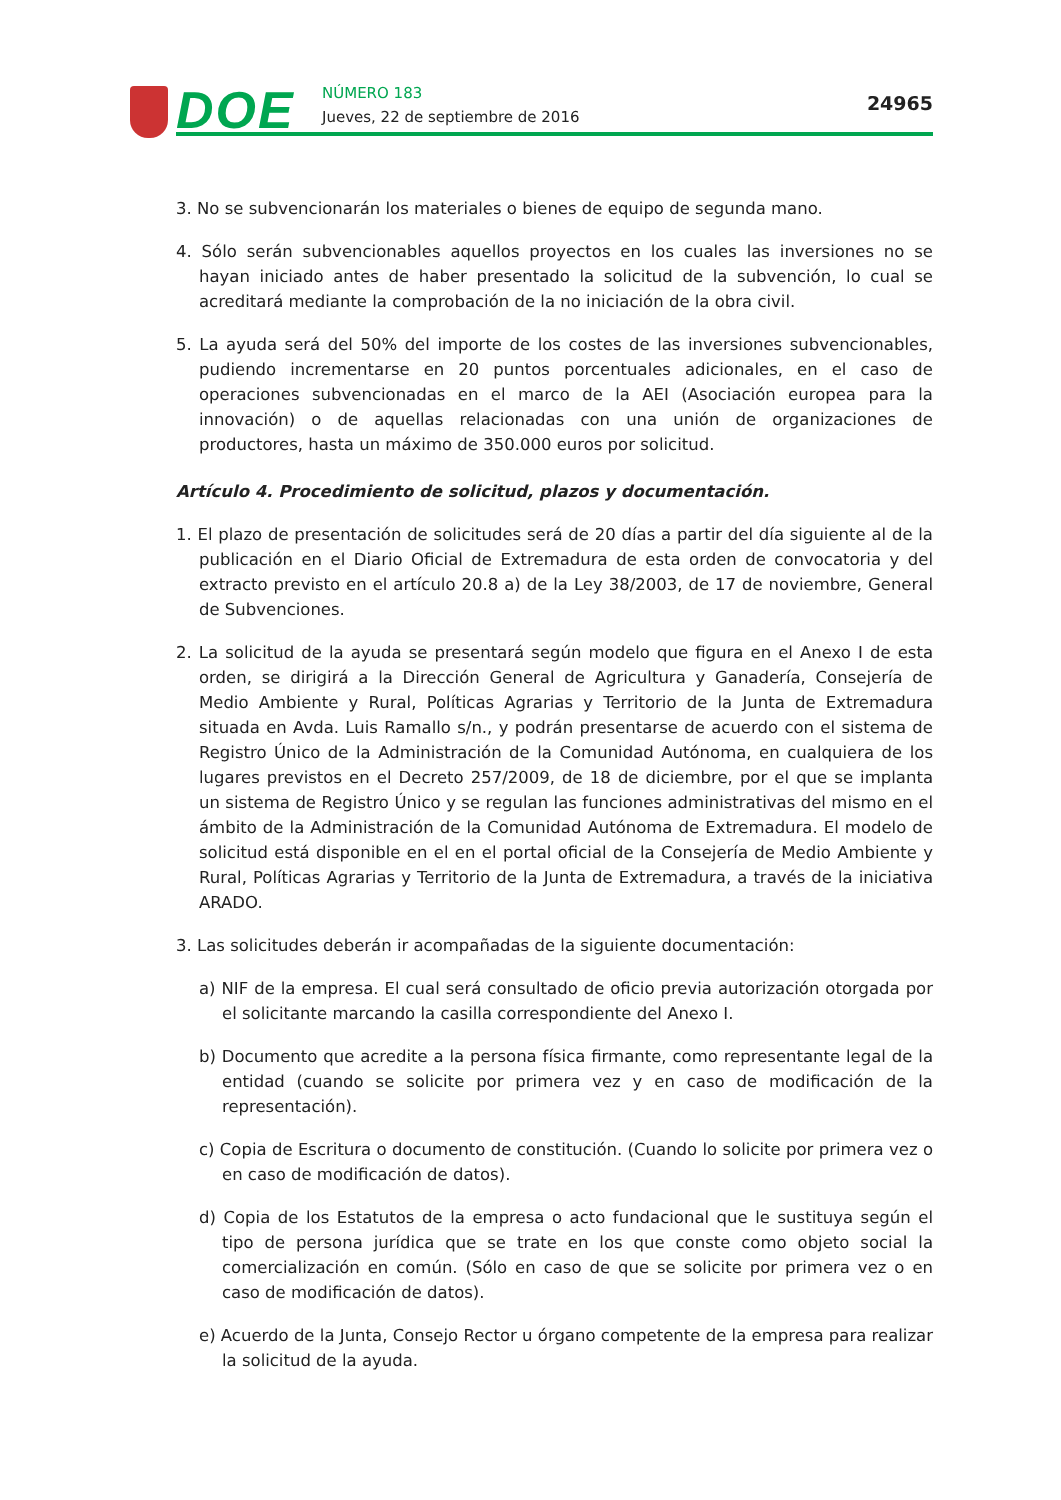DOE NÚMERO 183
Jueves, 22 de septiembre de 2016
24965
3. No se subvencionarán los materiales o bienes de equipo de segunda mano.
4. Sólo serán subvencionables aquellos proyectos en los cuales las inversiones no se hayan iniciado antes de haber presentado la solicitud de la subvención, lo cual se acreditará mediante la comprobación de la no iniciación de la obra civil.
5. La ayuda será del 50% del importe de los costes de las inversiones subvencionables, pudiendo incrementarse en 20 puntos porcentuales adicionales, en el caso de operaciones subvencionadas en el marco de la AEI (Asociación europea para la innovación) o de aquellas relacionadas con una unión de organizaciones de productores, hasta un máximo de 350.000 euros por solicitud.
Artículo 4. Procedimiento de solicitud, plazos y documentación.
1. El plazo de presentación de solicitudes será de 20 días a partir del día siguiente al de la publicación en el Diario Oficial de Extremadura de esta orden de convocatoria y del extracto previsto en el artículo 20.8 a) de la Ley 38/2003, de 17 de noviembre, General de Subvenciones.
2. La solicitud de la ayuda se presentará según modelo que figura en el Anexo I de esta orden, se dirigirá a la Dirección General de Agricultura y Ganadería, Consejería de Medio Ambiente y Rural, Políticas Agrarias y Territorio de la Junta de Extremadura situada en Avda. Luis Ramallo s/n., y podrán presentarse de acuerdo con el sistema de Registro Único de la Administración de la Comunidad Autónoma, en cualquiera de los lugares previstos en el Decreto 257/2009, de 18 de diciembre, por el que se implanta un sistema de Registro Único y se regulan las funciones administrativas del mismo en el ámbito de la Administración de la Comunidad Autónoma de Extremadura. El modelo de solicitud está disponible en el en el portal oficial de la Consejería de Medio Ambiente y Rural, Políticas Agrarias y Territorio de la Junta de Extremadura, a través de la iniciativa ARADO.
3. Las solicitudes deberán ir acompañadas de la siguiente documentación:
a) NIF de la empresa. El cual será consultado de oficio previa autorización otorgada por el solicitante marcando la casilla correspondiente del Anexo I.
b) Documento que acredite a la persona física firmante, como representante legal de la entidad (cuando se solicite por primera vez y en caso de modificación de la representación).
c) Copia de Escritura o documento de constitución. (Cuando lo solicite por primera vez o en caso de modificación de datos).
d) Copia de los Estatutos de la empresa o acto fundacional que le sustituya según el tipo de persona jurídica que se trate en los que conste como objeto social la comercialización en común. (Sólo en caso de que se solicite por primera vez o en caso de modificación de datos).
e) Acuerdo de la Junta, Consejo Rector u órgano competente de la empresa para realizar la solicitud de la ayuda.